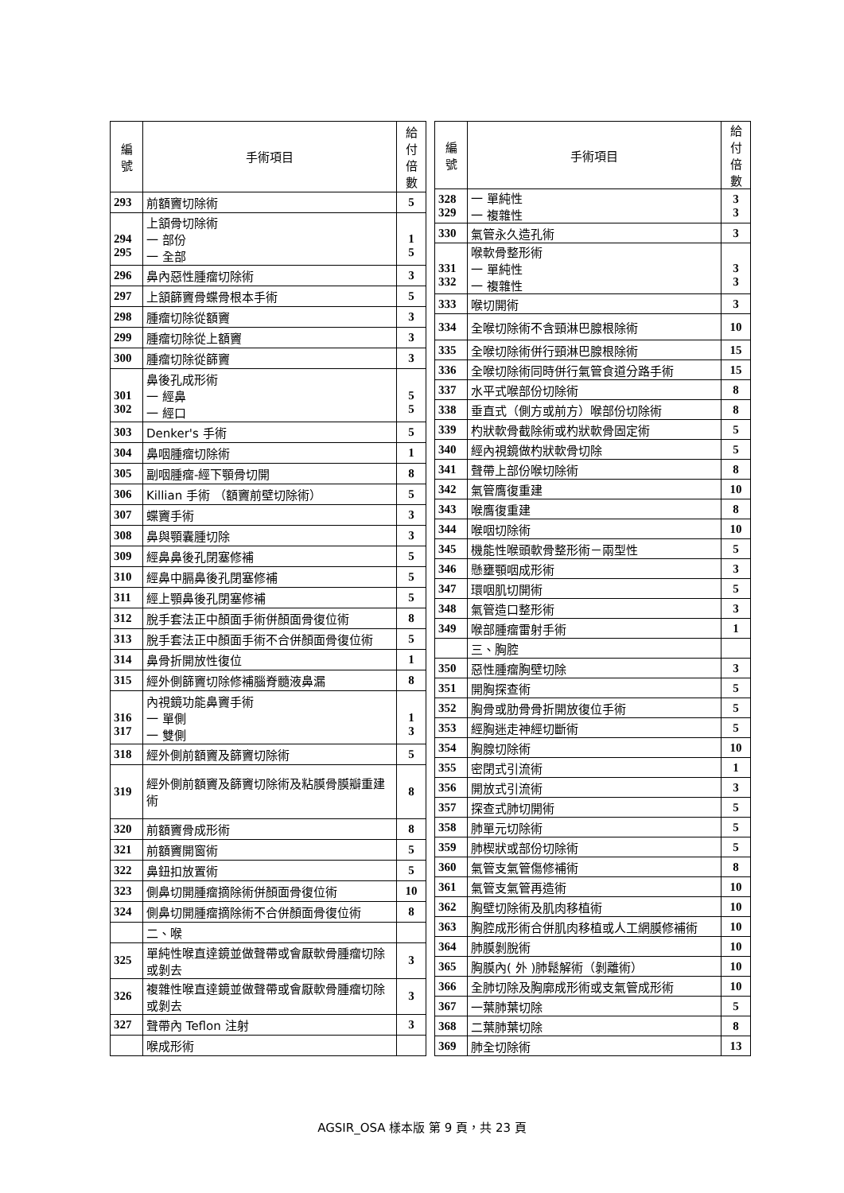| 編 號 | 手術項目 | 給付 倍數 |
| --- | --- | --- |
| 293 | 前額竇切除術 | 5 |
| 294 295 | 上頷骨切除術 一 部份 一 全部 | 1 5 |
| 296 | 鼻內惡性腫瘤切除術 | 3 |
| 297 | 上頷篩竇骨蝶骨根本手術 | 5 |
| 298 | 腫瘤切除從額竇 | 3 |
| 299 | 腫瘤切除從上額竇 | 3 |
| 300 | 腫瘤切除從篩竇 | 3 |
| 301 302 | 鼻後孔成形術 一 經鼻 一 經口 | 5 5 |
| 303 | Denker's 手術 | 5 |
| 304 | 鼻咽腫瘤切除術 | 1 |
| 305 | 副咽腫瘤-經下顎骨切開 | 8 |
| 306 | Killian 手術 （額竇前壁切除術） | 5 |
| 307 | 蝶竇手術 | 3 |
| 308 | 鼻與顎囊腫切除 | 3 |
| 309 | 經鼻鼻後孔閉塞修補 | 5 |
| 310 | 經鼻中膈鼻後孔閉塞修補 | 5 |
| 311 | 經上顎鼻後孔閉塞修補 | 5 |
| 312 | 脫手套法正中顏面手術併顏面骨復位術 | 8 |
| 313 | 脫手套法正中顏面手術不合併顏面骨復位術 | 5 |
| 314 | 鼻骨折開放性復位 | 1 |
| 315 | 經外側篩竇切除修補腦脊髓液鼻漏 | 8 |
| 316 317 | 內視鏡功能鼻竇手術 一 單側 一 雙側 | 1 3 |
| 318 | 經外側前額竇及篩竇切除術 | 5 |
| 319 | 經外側前額竇及篩竇切除術及粘膜骨膜瓣重建術 | 8 |
| 320 | 前額竇骨成形術 | 8 |
| 321 | 前額竇開窗術 | 5 |
| 322 | 鼻鈕扣放置術 | 5 |
| 323 | 側鼻切開腫瘤摘除術併顏面骨復位術 | 10 |
| 324 | 側鼻切開腫瘤摘除術不合併顏面骨復位術 | 8 |
| | 二、喉 | |
| 325 | 單純性喉直達鏡並做聲帶或會厭軟骨腫瘤切除或剝去 | 3 |
| 326 | 複雜性喉直達鏡並做聲帶或會厭軟骨腫瘤切除或剝去 | 3 |
| 327 | 聲帶內 Teflon 注射 | 3 |
| | 喉成形術 | |
| 編 號 | 手術項目 | 給付 倍數 |
| --- | --- | --- |
| 328 329 | 一 單純性 一 複雜性 | 3 3 |
| 330 | 氣管永久造孔術 | 3 |
| 331 332 | 喉軟骨整形術 一 單純性 一 複雜性 | 3 3 |
| 333 | 喉切開術 | 3 |
| 334 | 全喉切除術不含頸淋巴腺根除術 | 10 |
| 335 | 全喉切除術併行頸淋巴腺根除術 | 15 |
| 336 | 全喉切除術同時併行氣管食道分路手術 | 15 |
| 337 | 水平式喉部份切除術 | 8 |
| 338 | 垂直式（側方或前方）喉部份切除術 | 8 |
| 339 | 杓狀軟骨截除術或杓狀軟骨固定術 | 5 |
| 340 | 經內視鏡做杓狀軟骨切除 | 5 |
| 341 | 聲帶上部份喉切除術 | 8 |
| 342 | 氣管膺復重建 | 10 |
| 343 | 喉膺復重建 | 8 |
| 344 | 喉咽切除術 | 10 |
| 345 | 機能性喉頭軟骨整形術－兩型性 | 5 |
| 346 | 懸壅顎咽成形術 | 3 |
| 347 | 環咽肌切開術 | 5 |
| 348 | 氣管造口整形術 | 3 |
| 349 | 喉部腫瘤雷射手術 | 1 |
| | 三、胸腔 | |
| 350 | 惡性腫瘤胸壁切除 | 3 |
| 351 | 開胸探查術 | 5 |
| 352 | 胸骨或肋骨骨折開放復位手術 | 5 |
| 353 | 經胸迷走神經切斷術 | 5 |
| 354 | 胸腺切除術 | 10 |
| 355 | 密閉式引流術 | 1 |
| 356 | 開放式引流術 | 3 |
| 357 | 探查式肺切開術 | 5 |
| 358 | 肺單元切除術 | 5 |
| 359 | 肺楔狀或部份切除術 | 5 |
| 360 | 氣管支氣管傷修補術 | 8 |
| 361 | 氣管支氣管再造術 | 10 |
| 362 | 胸壁切除術及肌肉移植術 | 10 |
| 363 | 胸腔成形術合併肌肉移植或人工網膜修補術 | 10 |
| 364 | 肺膜剝脫術 | 10 |
| 365 | 胸膜內( 外 )肺鬆解術（剝離術） | 10 |
| 366 | 全肺切除及胸廓成形術或支氣管成形術 | 10 |
| 367 | 一葉肺葉切除 | 5 |
| 368 | 二葉肺葉切除 | 8 |
| 369 | 肺全切除術 | 13 |
AGSIR_OSA 樣本版 第 9 頁，共 23 頁